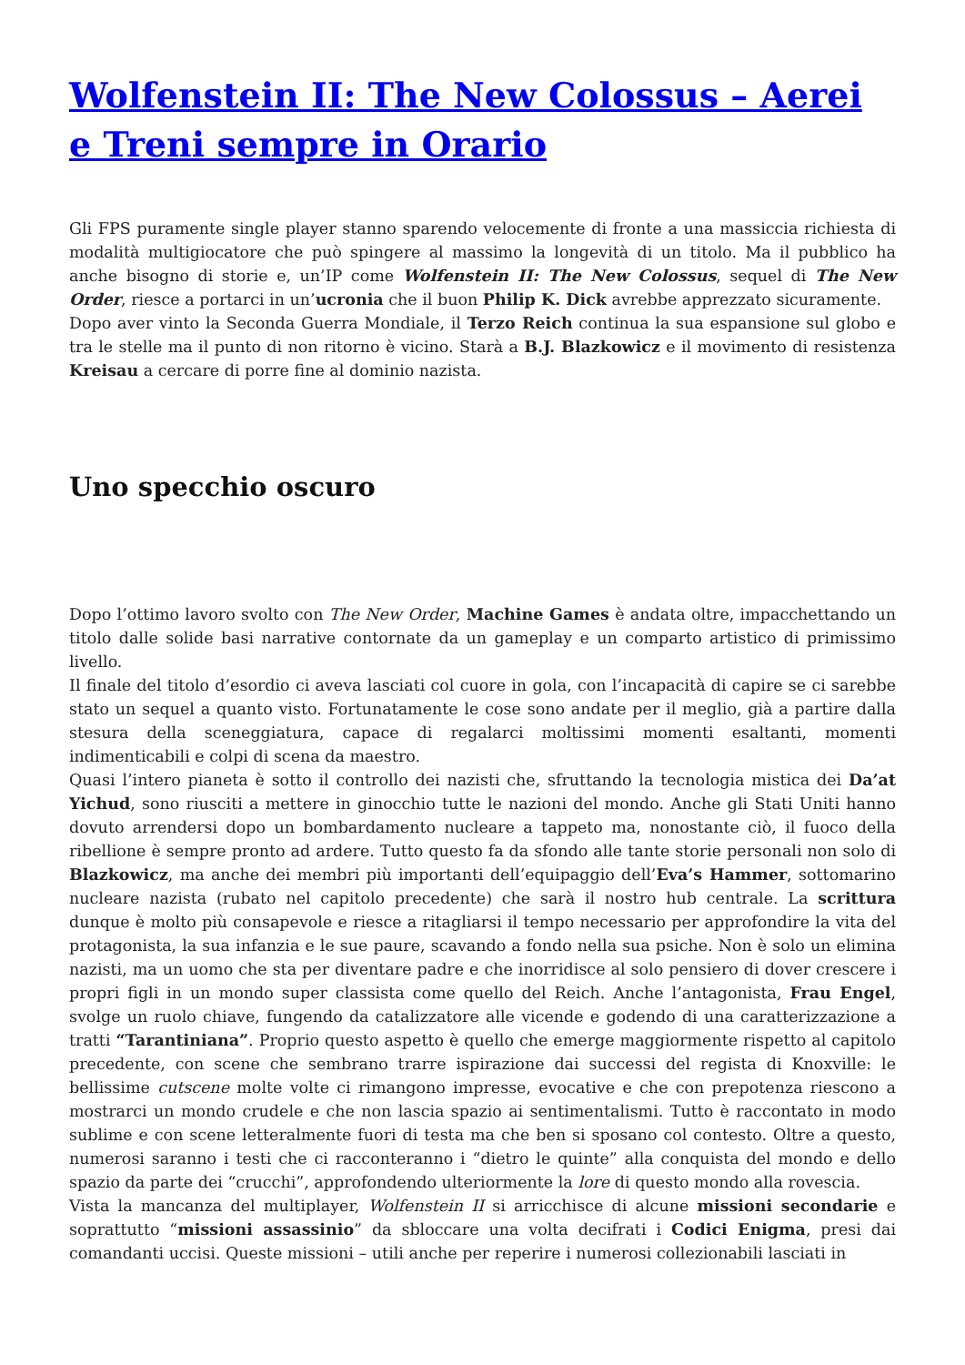Wolfenstein II: The New Colossus – Aerei e Treni sempre in Orario
Gli FPS puramente single player stanno sparendo velocemente di fronte a una massiccia richiesta di modalità multigiocatore che può spingere al massimo la longevità di un titolo. Ma il pubblico ha anche bisogno di storie e, un’IP come Wolfenstein II: The New Colossus, sequel di The New Order, riesce a portarci in un’ucronia che il buon Philip K. Dick avrebbe apprezzato sicuramente.
Dopo aver vinto la Seconda Guerra Mondiale, il Terzo Reich continua la sua espansione sul globo e tra le stelle ma il punto di non ritorno è vicino. Starà a B.J. Blazkowicz e il movimento di resistenza Kreisau a cercare di porre fine al dominio nazista.
Uno specchio oscuro
Dopo l’ottimo lavoro svolto con The New Order, Machine Games è andata oltre, impacchettando un titolo dalle solide basi narrative contornate da un gameplay e un comparto artistico di primissimo livello.
Il finale del titolo d’esordio ci aveva lasciati col cuore in gola, con l’incapacità di capire se ci sarebbe stato un sequel a quanto visto. Fortunatamente le cose sono andate per il meglio, già a partire dalla stesura della sceneggiatura, capace di regalarci moltissimi momenti esaltanti, momenti indimenticabili e colpi di scena da maestro.
Quasi l’intero pianeta è sotto il controllo dei nazisti che, sfruttando la tecnologia mistica dei Da’at Yichud, sono riusciti a mettere in ginocchio tutte le nazioni del mondo. Anche gli Stati Uniti hanno dovuto arrendersi dopo un bombardamento nucleare a tappeto ma, nonostante ciò, il fuoco della ribellione è sempre pronto ad ardere. Tutto questo fa da sfondo alle tante storie personali non solo di Blazkowicz, ma anche dei membri più importanti dell’equipaggio dell’Eva’s Hammer, sottomarino nucleare nazista (rubato nel capitolo precedente) che sarà il nostro hub centrale. La scrittura dunque è molto più consapevole e riesce a ritagliarsi il tempo necessario per approfondire la vita del protagonista, la sua infanzia e le sue paure, scavando a fondo nella sua psiche. Non è solo un elimina nazisti, ma un uomo che sta per diventare padre e che inorridisce al solo pensiero di dover crescere i propri figli in un mondo super classista come quello del Reich. Anche l’antagonista, Frau Engel, svolge un ruolo chiave, fungendo da catalizzatore alle vicende e godendo di una caratterizzazione a tratti “Tarantiniana”. Proprio questo aspetto è quello che emerge maggiormente rispetto al capitolo precedente, con scene che sembrano trarre ispirazione dai successi del regista di Knoxville: le bellissime cutscene molte volte ci rimangono impresse, evocative e che con prepotenza riescono a mostrarci un mondo crudele e che non lascia spazio ai sentimentalismi. Tutto è raccontato in modo sublime e con scene letteralmente fuori di testa ma che ben si sposano col contesto. Oltre a questo, numerosi saranno i testi che ci racconteranno i “dietro le quinte” alla conquista del mondo e dello spazio da parte dei “crucchi”, approfondendo ulteriormente la lore di questo mondo alla rovescia.
Vista la mancanza del multiplayer, Wolfenstein II si arricchisce di alcune missioni secondarie e soprattutto “missioni assassinio” da sbloccare una volta decifrati i Codici Enigma, presi dai comandanti uccisi. Queste missioni – utili anche per reperire i numerosi collezionabili lasciati in